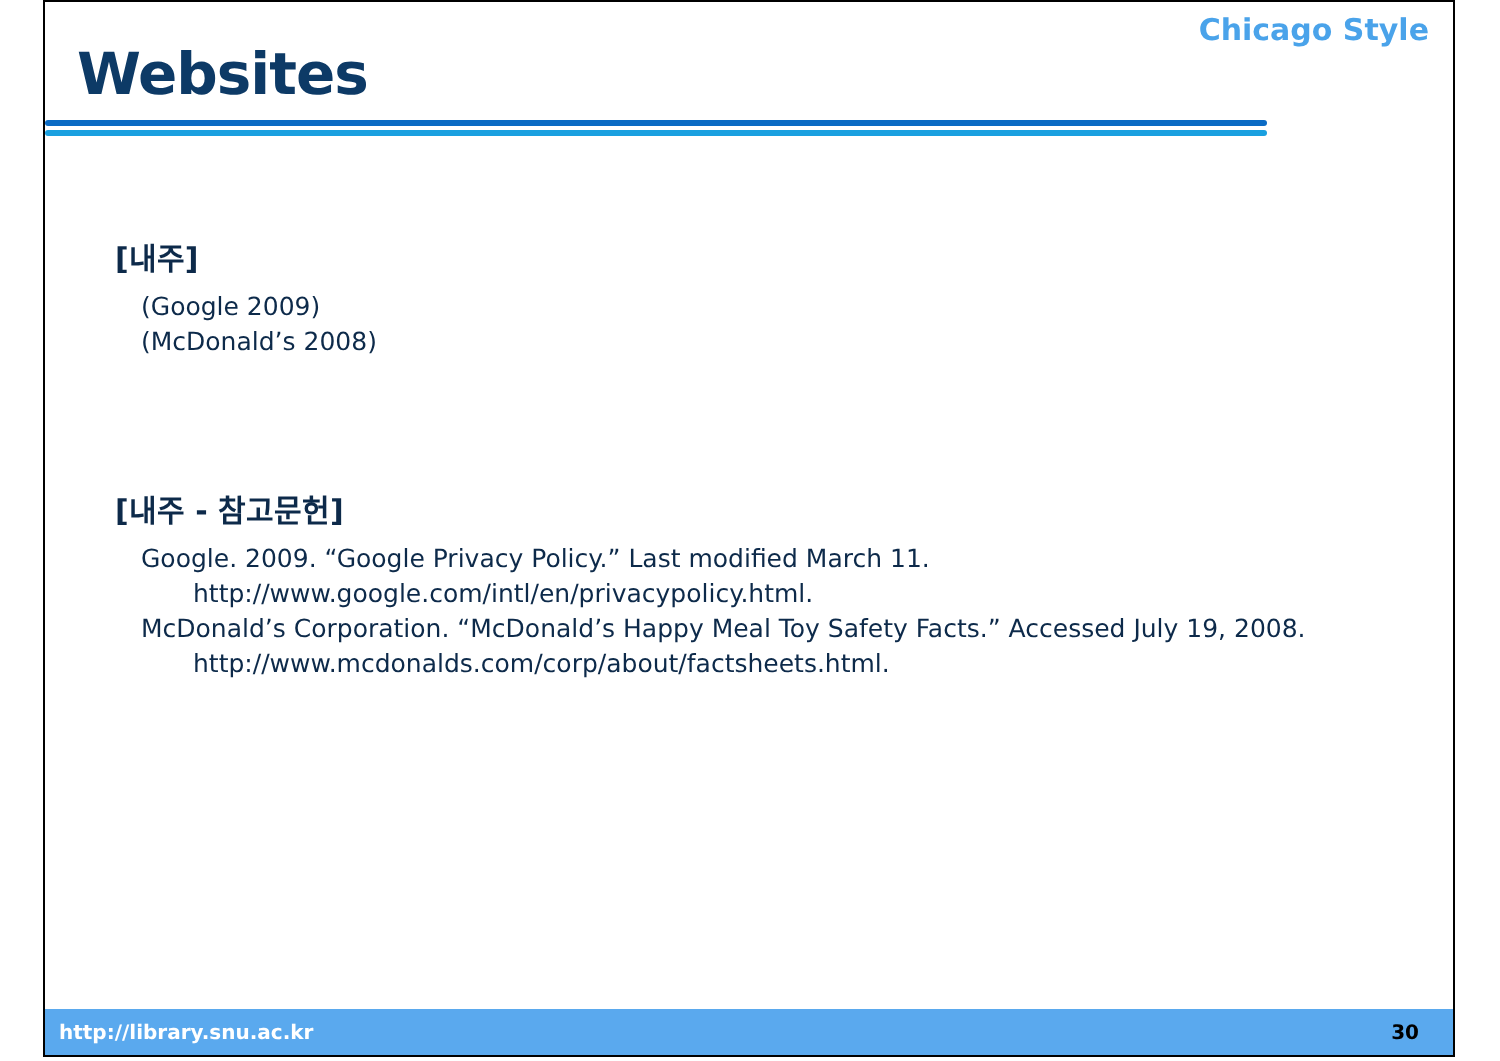Websites
Chicago Style
[내주]
(Google 2009)
(McDonald’s 2008)
[내주 - 참고문헌]
Google. 2009. “Google Privacy Policy.” Last modified March 11.
http://www.google.com/intl/en/privacypolicy.html.
McDonald’s Corporation. “McDonald’s Happy Meal Toy Safety Facts.” Accessed July 19, 2008.
http://www.mcdonalds.com/corp/about/factsheets.html.
http://library.snu.ac.kr 30